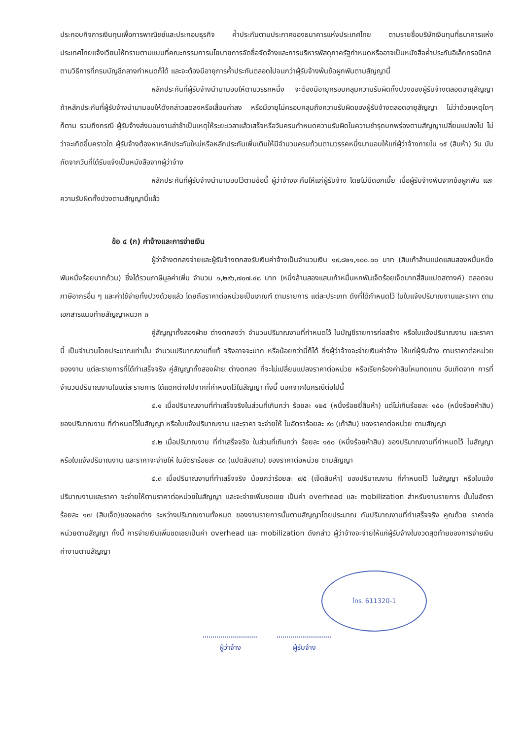ประกอบกิจการเงินทุนเพื่อการพาณิชย์และประกอบธุรกิจ ค้ำประกันตามประกาศของธนาคารแห่งประเทศไทย ตามรายชื่อบริษัทเงินทุนที่ธนาคารแห่งประเทศไทยแจ้งเวียนให้ทราบตามแบบที่คณะกรรมการนโยบายการจัดซื้อจัดจ้างและการบริหารพัสดุภาครัฐกำหนดหรืออาจเป็นหนังสือค้ำประกันอิเล็กทรอนิกส์ตามวิธีการที่กรมบัญชีกลางกำหนดก็ได้ และจะต้องมีอายุการค้ำประกันตลอดไปจนกว่าผู้รับจ้างพ้นข้อผูกพันตามสัญญานี้
หลักประกันที่ผู้รับจ้างนำมามอบให้ตามวรรคหนึ่ง จะต้องมีอายุครอบคลุมความรับผิดทั้งปวงของผู้รับจ้างตลอดอายุสัญญา ถ้าหลักประกันที่ผู้รับจ้างนำมามอบให้ดังกล่าวลดลงหรือเสื่อมค่าลง หรือมีอายุไม่ครอบคลุมถึงความรับผิดของผู้รับจ้างตลอดอายุสัญญา ไม่ว่าด้วยเหตุใดๆ ก็ตาม รวมถึงกรณี ผู้รับจ้างส่งมอบงานล่าช้าเป็นเหตุให้ระยะเวลาแล้วเสร็จหรือวันครบกำหนดความรับผิดในความชำรุดบกพร่องตามสัญญาเปลี่ยนแปลงไป ไม่ว่าจะเกิดขึ้นคราวใด ผู้รับจ้างต้องหาหลักประกันใหม่หรือหลักประกันเพิ่มเติมให้มีจำนวนครบถ้วนตามวรรคหนึ่งมามอบให้แก่ผู้ว่าจ้างภายใน ๑๕ (สิบห้า) วัน นับถัดจากวันที่ได้รับแจ้งเป็นหนังสือจากผู้ว่าจ้าง
หลักประกันที่ผู้รับจ้างนำมามอบไว้ตามข้อนี้ ผู้ว่าจ้างจะคืนให้แก่ผู้รับจ้าง โดยไม่มีดอกเบี้ย เมื่อผู้รับจ้างพ้นจากข้อผูกพัน และความรับผิดทั้งปวงตามสัญญานี้แล้ว
ข้อ ๔ (ก) ค่าจ้างและการจ่ายเงิน
ผู้ว่าจ้างตกลงจ่ายและผู้รับจ้างตกลงรับเงินค่าจ้างเป็นจำนวนเงิน ๑๙,๘๒๑,๑๐๐.๐๐ บาท (สิบเก้าล้านแปดแสนสองหมื่นหนึ่งพันหนึ่งร้อยบาทถ้วน) ซึ่งได้รวมภาษีมูลค่าเพิ่ม จำนวน ๑,๒๙๖,๗๐๗.๔๘ บาท (หนึ่งล้านสองแสนเก้าหมื่นหกพันเจ็ดร้อยเจ็ดบาทสี่สิบแปดสตางค์) ตลอดจนภาษีอากรอื่น ๆ และค่าใช้จ่ายทั้งปวงด้วยแล้ว โดยถือราคาต่อหน่วยเป็นเกณฑ์ ตามรายการ แต่ละประเภท ดังที่ได้กำหนดไว้ ในใบแจ้งปริมาณงานและราคา ตามเอกสารแนบท้ายสัญญาผนวก ๓
คู่สัญญาทั้งสองฝ่าย ต่างตกลงว่า จำนวนปริมาณงานที่กำหนดไว้ ในบัญชีรายการก่อสร้าง หรือใบแจ้งปริมาณงาน และราคานี้ เป็นจำนวนโดยประมาณเท่านั้น จำนวนปริมาณงานที่แท้ จริงอาจจะมาก หรือน้อยกว่านี้ก็ได้ ซึ่งผู้ว่าจ้างจะจ่ายเงินค่าจ้าง ให้แก่ผู้รับจ้าง ตามราคาต่อหน่วยของงาน แต่ละรายการที่ได้ทำเสร็จจริง คู่สัญญาทั้งสองฝ่าย ต่างตกลง ที่จะไม่เปลี่ยนแปลงราคาต่อหน่วย หรือเรียกร้องค่าสินไหมทดแทน อันเกิดจาก การที่จำนวนปริมาณงานในแต่ละรายการ ได้แตกต่างไปจากที่กำหนดไว้ในสัญญา ทั้งนี้ นอกจากในกรณีต่อไปนี้
๔.๑ เมื่อปริมาณงานที่ทำเสร็จจริงในส่วนที่เกินกว่า ร้อยละ ๑๒๕ (หนึ่งร้อยยี่สิบห้า) แต่ไม่เกินร้อยละ ๑๕๐ (หนึ่งร้อยห้าสิบ) ของปริมาณงาน ที่กำหนดไว้ในสัญญา หรือใบแจ้งปริมาณงาน และราคา จะจ่ายให้ ในอัตราร้อยละ ๙๐ (เก้าสิบ) ของราคาต่อหน่วย ตามสัญญา
๔.๒ เมื่อปริมาณงาน ที่ทำเสร็จจริง ในส่วนที่เกินกว่า ร้อยละ ๑๕๐ (หนึ่งร้อยห้าสิบ) ของปริมาณงานที่กำหนดไว้ ในสัญญา หรือใบแจ้งปริมาณงาน และราคาจะจ่ายให้ ในอัตราร้อยละ ๘๓ (แปดสิบสาม) ของราคาต่อหน่วย ตามสัญญา
๔.๓ เมื่อปริมาณงานที่ทำเสร็จจริง น้อยกว่าร้อยละ ๗๕ (เจ็ดสิบห้า) ของปริมาณงาน ที่กำหนดไว้ ในสัญญา หรือใบแจ้งปริมาณงานและราคา จะจ่ายให้ตามราคาต่อหน่วยในสัญญา และจะจ่ายเพิ่มชดเชย เป็นค่า overhead และ mobilization สำหรับงานรายการ นั้นในอัตราร้อยละ ๑๗ (สิบเจ็ด)ของผลต่าง ระหว่างปริมาณงานทั้งหมด ของงานรายการนั้นตามสัญญาโดยประมาณ กับปริมาณงานที่ทำเสร็จจริง คูณด้วย ราคาต่อหน่วยตามสัญญา ทั้งนี้ การจ่ายเงินเพิ่มชดเชยเป็นค่า overhead และ mobilization ดังกล่าว ผู้ว่าจ้างจะจ่ายให้แก่ผู้รับจ้างในงวดสุดท้ายของการจ่ายเงินค่างานตามสัญญา
โทร. 611320-1
ผู้ว่าจ้าง ผู้รับจ้าง